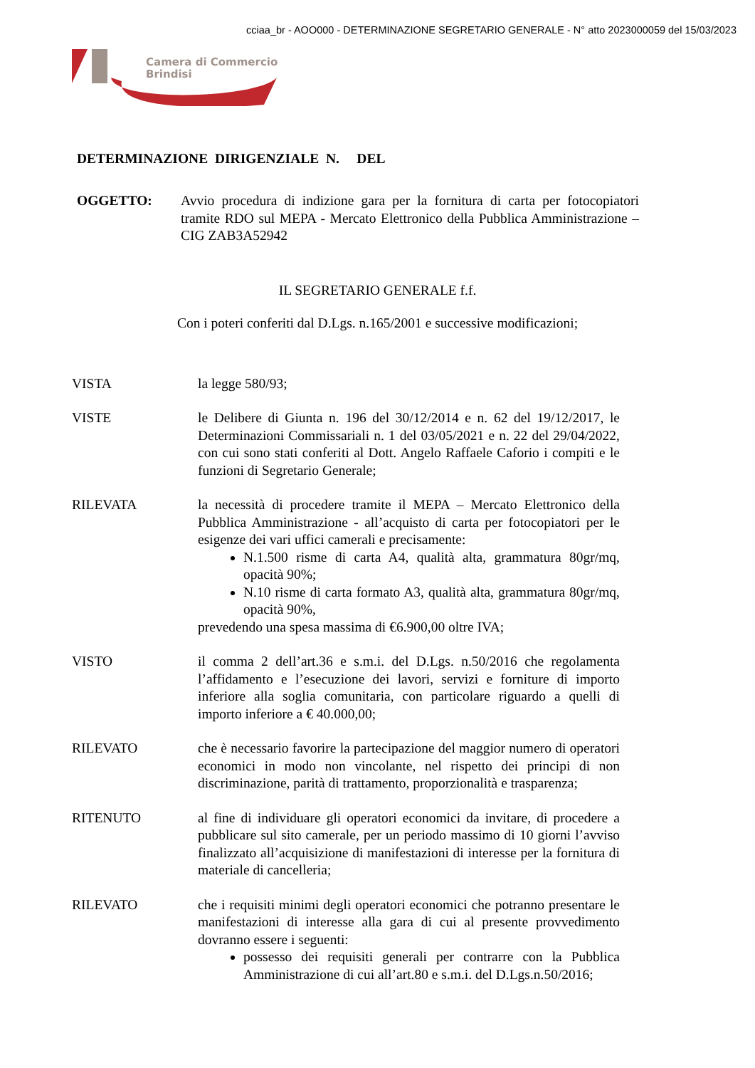cciaa_br - AOO000 - DETERMINAZIONE SEGRETARIO GENERALE - N° atto 2023000059 del 15/03/2023
Camera di Commercio
Brindisi
DETERMINAZIONE DIRIGENZIALE N. DEL
OGGETTO: Avvio procedura di indizione gara per la fornitura di carta per fotocopiatori tramite RDO sul MEPA - Mercato Elettronico della Pubblica Amministrazione – CIG ZAB3A52942
IL SEGRETARIO GENERALE f.f.
Con i poteri conferiti dal D.Lgs. n.165/2001 e successive modificazioni;
VISTA la legge 580/93;
VISTE le Delibere di Giunta n. 196 del 30/12/2014 e n. 62 del 19/12/2017, le Determinazioni Commissariali n. 1 del 03/05/2021 e n. 22 del 29/04/2022, con cui sono stati conferiti al Dott. Angelo Raffaele Caforio i compiti e le funzioni di Segretario Generale;
RILEVATA la necessità di procedere tramite il MEPA – Mercato Elettronico della Pubblica Amministrazione - all’acquisto di carta per fotocopiatori per le esigenze dei vari uffici camerali e precisamente:
N.1.500 risme di carta A4, qualità alta, grammatura 80gr/mq, opacità 90%;
N.10 risme di carta formato A3, qualità alta, grammatura 80gr/mq, opacità 90%,
prevedendo una spesa massima di €6.900,00 oltre IVA;
VISTO il comma 2 dell’art.36 e s.m.i. del D.Lgs. n.50/2016 che regolamenta l’affidamento e l’esecuzione dei lavori, servizi e forniture di importo inferiore alla soglia comunitaria, con particolare riguardo a quelli di importo inferiore a € 40.000,00;
RILEVATO che è necessario favorire la partecipazione del maggior numero di operatori economici in modo non vincolante, nel rispetto dei principi di non discriminazione, parità di trattamento, proporzionalità e trasparenza;
RITENUTO al fine di individuare gli operatori economici da invitare, di procedere a pubblicare sul sito camerale, per un periodo massimo di 10 giorni l’avviso finalizzato all’acquisizione di manifestazioni di interesse per la fornitura di materiale di cancelleria;
RILEVATO che i requisiti minimi degli operatori economici che potranno presentare le manifestazioni di interesse alla gara di cui al presente provvedimento dovranno essere i seguenti:
possesso dei requisiti generali per contrarre con la Pubblica Amministrazione di cui all’art.80 e s.m.i. del D.Lgs.n.50/2016;